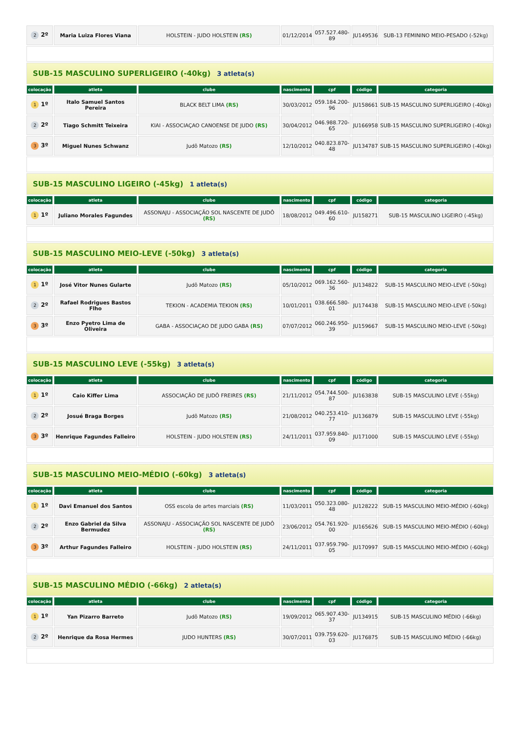| 2 2º | Maria Luiza Flores Viana | HOLSTEIN - JUDO HOLSTEIN (RS) | 01/12/2014 | 057.527.480-89 | JU149536 | SUB-13 FEMININO MEIO-PESADO (-52kg) |
| SUB-15 MASCULINO SUPERLIGEIRO (-40kg) 3 atleta(s) | | | | | | |
| colocação | atleta | clube | nascimento | cpf | código | categoria |
| 1 1º | Italo Samuel Santos Pereira | BLACK BELT LIMA (RS) | 30/03/2012 | 059.184.200-96 | JU158661 | SUB-15 MASCULINO SUPERLIGEIRO (-40kg) |
| 2 2º | Tiago Schmitt Teixeira | KIAI - ASSOCIAÇAO CANOENSE DE JUDO (RS) | 30/04/2012 | 046.988.720-65 | JU166958 | SUB-15 MASCULINO SUPERLIGEIRO (-40kg) |
| 3 3º | Miguel Nunes Schwanz | Judô Matozo (RS) | 12/10/2012 | 040.823.870-48 | JU134787 | SUB-15 MASCULINO SUPERLIGEIRO (-40kg) |
| SUB-15 MASCULINO LIGEIRO (-45kg) 1 atleta(s) | | | | | | |
| colocação | atleta | clube | nascimento | cpf | código | categoria |
| 1 1º | Juliano Morales Fagundes | ASSONAJU - ASSOCIAÇÃO SOL NASCENTE DE JUDÔ (RS) | 18/08/2012 | 049.496.610-60 | JU158271 | SUB-15 MASCULINO LIGEIRO (-45kg) |
| SUB-15 MASCULINO MEIO-LEVE (-50kg) 3 atleta(s) | | | | | | |
| colocação | atleta | clube | nascimento | cpf | código | categoria |
| 1 1º | José Vitor Nunes Gularte | Judô Matozo (RS) | 05/10/2012 | 069.162.560-36 | JU134822 | SUB-15 MASCULINO MEIO-LEVE (-50kg) |
| 2 2º | Rafael Rodrigues Bastos Flho | TEKION - ACADEMIA TEKION (RS) | 10/01/2011 | 038.666.580-01 | JU174438 | SUB-15 MASCULINO MEIO-LEVE (-50kg) |
| 3 3º | Enzo Pyetro Lima de Oliveira | GABA - ASSOCIAÇAO DE JUDO GABA (RS) | 07/07/2012 | 060.246.950-39 | JU159667 | SUB-15 MASCULINO MEIO-LEVE (-50kg) |
| SUB-15 MASCULINO LEVE (-55kg) 3 atleta(s) | | | | | | |
| colocação | atleta | clube | nascimento | cpf | código | categoria |
| 1 1º | Caio Kiffer Lima | ASSOCIAÇÃO DE JUDÔ FREIRES (RS) | 21/11/2012 | 054.744.500-87 | JU163838 | SUB-15 MASCULINO LEVE (-55kg) |
| 2 2º | Josué Braga Borges | Judô Matozo (RS) | 21/08/2012 | 040.253.410-77 | JU136879 | SUB-15 MASCULINO LEVE (-55kg) |
| 3 3º | Henrique Fagundes Falleiro | HOLSTEIN - JUDO HOLSTEIN (RS) | 24/11/2011 | 037.959.840-09 | JU171000 | SUB-15 MASCULINO LEVE (-55kg) |
| SUB-15 MASCULINO MEIO-MÉDIO (-60kg) 3 atleta(s) | | | | | | |
| colocação | atleta | clube | nascimento | cpf | código | categoria |
| 1 1º | Davi Emanuel dos Santos | OSS escola de artes marciais (RS) | 11/03/2011 | 050.323.080-48 | JU128222 | SUB-15 MASCULINO MEIO-MÉDIO (-60kg) |
| 2 2º | Enzo Gabriel da Silva Bermudez | ASSONAJU - ASSOCIAÇÃO SOL NASCENTE DE JUDÔ (RS) | 23/06/2012 | 054.761.920-00 | JU165626 | SUB-15 MASCULINO MEIO-MÉDIO (-60kg) |
| 3 3º | Arthur Fagundes Falleiro | HOLSTEIN - JUDO HOLSTEIN (RS) | 24/11/2011 | 037.959.790-05 | JU170997 | SUB-15 MASCULINO MEIO-MÉDIO (-60kg) |
| SUB-15 MASCULINO MÉDIO (-66kg) 2 atleta(s) | | | | | | |
| colocação | atleta | clube | nascimento | cpf | código | categoria |
| 1 1º | Yan Pizarro Barreto | Judô Matozo (RS) | 19/09/2012 | 065.907.430-37 | JU134915 | SUB-15 MASCULINO MÉDIO (-66kg) |
| 2 2º | Henrique da Rosa Hermes | JUDO HUNTERS (RS) | 30/07/2011 | 039.759.620-03 | JU176875 | SUB-15 MASCULINO MÉDIO (-66kg) |